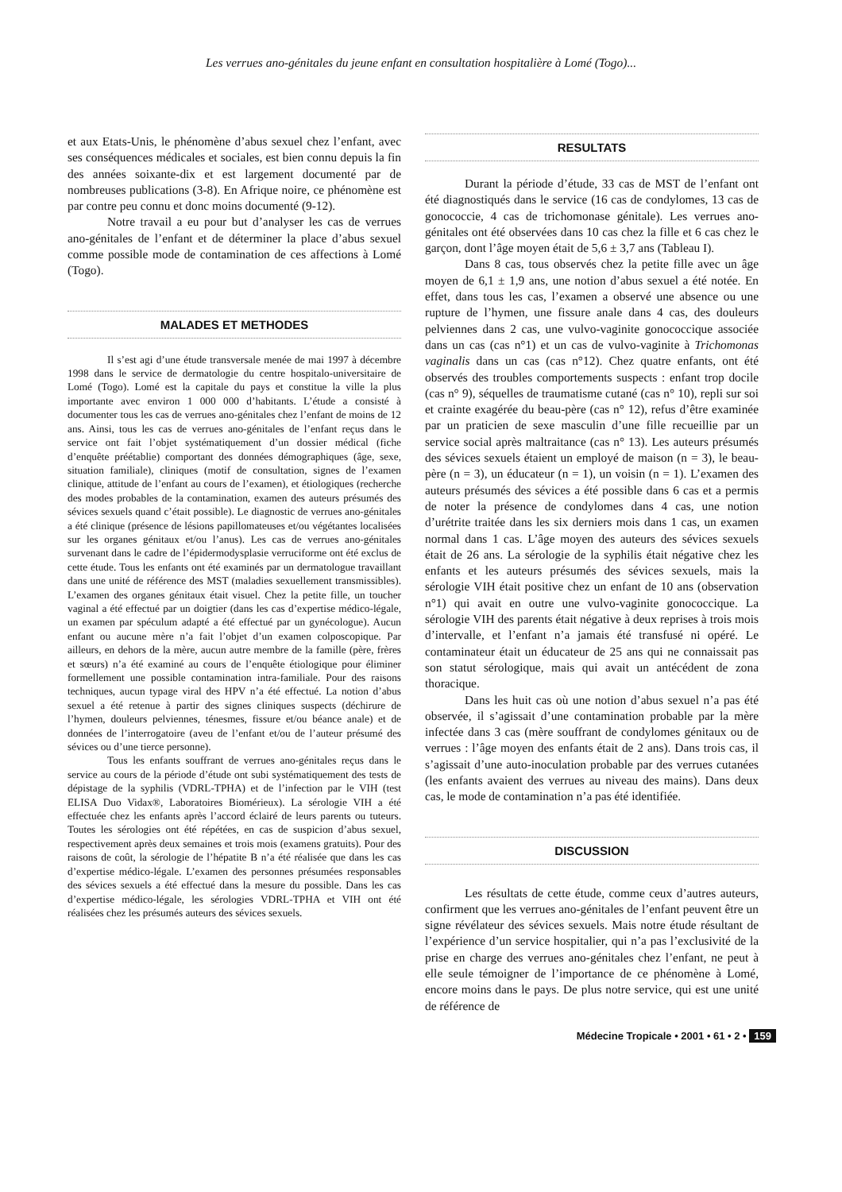Les verrues ano-génitales du jeune enfant en consultation hospitalière à Lomé (Togo)...
et aux Etats-Unis, le phénomène d’abus sexuel chez l’enfant, avec ses conséquences médicales et sociales, est bien connu depuis la fin des années soixante-dix et est largement documenté par de nombreuses publications (3-8). En Afrique noire, ce phénomène est par contre peu connu et donc moins documenté (9-12).
Notre travail a eu pour but d’analyser les cas de verrues ano-génitales de l’enfant et de déterminer la place d’abus sexuel comme possible mode de contamination de ces affections à Lomé (Togo).
MALADES ET METHODES
Il s’est agi d’une étude transversale menée de mai 1997 à décembre 1998 dans le service de dermatologie du centre hospitalo-universitaire de Lomé (Togo). Lomé est la capitale du pays et constitue la ville la plus importante avec environ 1 000 000 d’habitants. L’étude a consisté à documenter tous les cas de verrues ano-génitales chez l’enfant de moins de 12 ans. Ainsi, tous les cas de verrues ano-génitales de l’enfant reçus dans le service ont fait l’objet systématiquement d’un dossier médical (fiche d’enquête préétablie) comportant des données démographiques (âge, sexe, situation familiale), cliniques (motif de consultation, signes de l’examen clinique, attitude de l’enfant au cours de l’examen), et étiologiques (recherche des modes probables de la contamination, examen des auteurs présumés des sévices sexuels quand c’était possible). Le diagnostic de verrues ano-génitales a été clinique (présence de lésions papillomateuses et/ou végétantes localisées sur les organes génitaux et/ou l’anus). Les cas de verrues ano-génitales survenant dans le cadre de l’épidermodysplasie verruciforme ont été exclus de cette étude. Tous les enfants ont été examinés par un dermatologue travaillant dans une unité de référence des MST (maladies sexuellement transmissibles). L’examen des organes génitaux était visuel. Chez la petite fille, un toucher vaginal a été effectué par un doigtier (dans les cas d’expertise médico-légale, un examen par spéculum adapté a été effectué par un gynécologue). Aucun enfant ou aucune mère n’a fait l’objet d’un examen colposcopique. Par ailleurs, en dehors de la mère, aucun autre membre de la famille (père, frères et sœurs) n’a été examiné au cours de l’enquête étiologique pour éliminer formellement une possible contamination intra-familiale. Pour des raisons techniques, aucun typage viral des HPV n’a été effectué. La notion d’abus sexuel a été retenue à partir des signes cliniques suspects (déchirure de l’hymen, douleurs pelviennes, ténesmes, fissure et/ou béance anale) et de données de l’interrogatoire (aveu de l’enfant et/ou de l’auteur présumé des sévices ou d’une tierce personne).
Tous les enfants souffrant de verrues ano-génitales reçus dans le service au cours de la période d’étude ont subi systématiquement des tests de dépistage de la syphilis (VDRL-TPHA) et de l’infection par le VIH (test ELISA Duo Vidax®, Laboratoires Biomérieux). La sérologie VIH a été effectuée chez les enfants après l’accord éclairé de leurs parents ou tuteurs. Toutes les sérologies ont été répétées, en cas de suspicion d’abus sexuel, respectivement après deux semaines et trois mois (examens gratuits). Pour des raisons de coût, la sérologie de l’hépatite B n’a été réalisée que dans les cas d’expertise médico-légale. L’examen des personnes présumées responsables des sévices sexuels a été effectué dans la mesure du possible. Dans les cas d’expertise médico-légale, les sérologies VDRL-TPHA et VIH ont été réalisées chez les présumés auteurs des sévices sexuels.
RESULTATS
Durant la période d’étude, 33 cas de MST de l’enfant ont été diagnostiqués dans le service (16 cas de condylomes, 13 cas de gonococcie, 4 cas de trichomonase génitale). Les verrues ano-génitales ont été observées dans 10 cas chez la fille et 6 cas chez le garçon, dont l’âge moyen était de 5,6 ± 3,7 ans (Tableau I).
Dans 8 cas, tous observés chez la petite fille avec un âge moyen de 6,1 ± 1,9 ans, une notion d’abus sexuel a été notée. En effet, dans tous les cas, l’examen a observé une absence ou une rupture de l’hymen, une fissure anale dans 4 cas, des douleurs pelviennes dans 2 cas, une vulvo-vaginite gonococcique associée dans un cas (cas n°1) et un cas de vulvo-vaginite à Trichomonas vaginalis dans un cas (cas n°12). Chez quatre enfants, ont été observés des troubles comportements suspects : enfant trop docile (cas n° 9), séquelles de traumatisme cutané (cas n° 10), repli sur soi et crainte exagérée du beau-père (cas n° 12), refus d’être examinée par un praticien de sexe masculin d’une fille recueillie par un service social après maltraitance (cas n° 13). Les auteurs présumés des sévices sexuels étaient un employé de maison (n = 3), le beau-père (n = 3), un éducateur (n = 1), un voisin (n = 1). L’examen des auteurs présumés des sévices a été possible dans 6 cas et a permis de noter la présence de condylomes dans 4 cas, une notion d’urétrite traitée dans les six derniers mois dans 1 cas, un examen normal dans 1 cas. L’âge moyen des auteurs des sévices sexuels était de 26 ans. La sérologie de la syphilis était négative chez les enfants et les auteurs présumés des sévices sexuels, mais la sérologie VIH était positive chez un enfant de 10 ans (observation n°1) qui avait en outre une vulvo-vaginite gonococcique. La sérologie VIH des parents était négative à deux reprises à trois mois d’intervalle, et l’enfant n’a jamais été transfusé ni opéré. Le contaminateur était un éducateur de 25 ans qui ne connaissait pas son statut sérologique, mais qui avait un antécédent de zona thoracique.
Dans les huit cas où une notion d’abus sexuel n’a pas été observée, il s’agissait d’une contamination probable par la mère infectée dans 3 cas (mère souffrant de condylomes génitaux ou de verrues : l’âge moyen des enfants était de 2 ans). Dans trois cas, il s’agissait d’une auto-inoculation probable par des verrues cutanées (les enfants avaient des verrues au niveau des mains). Dans deux cas, le mode de contamination n’a pas été identifiée.
DISCUSSION
Les résultats de cette étude, comme ceux d’autres auteurs, confirment que les verrues ano-génitales de l’enfant peuvent être un signe révélateur des sévices sexuels. Mais notre étude résultant de l’expérience d’un service hospitalier, qui n’a pas l’exclusivité de la prise en charge des verrues ano-génitales chez l’enfant, ne peut à elle seule témoigner de l’importance de ce phénomène à Lomé, encore moins dans le pays. De plus notre service, qui est une unité de référence de
Médecine Tropicale • 2001 • 61 • 2 • 159